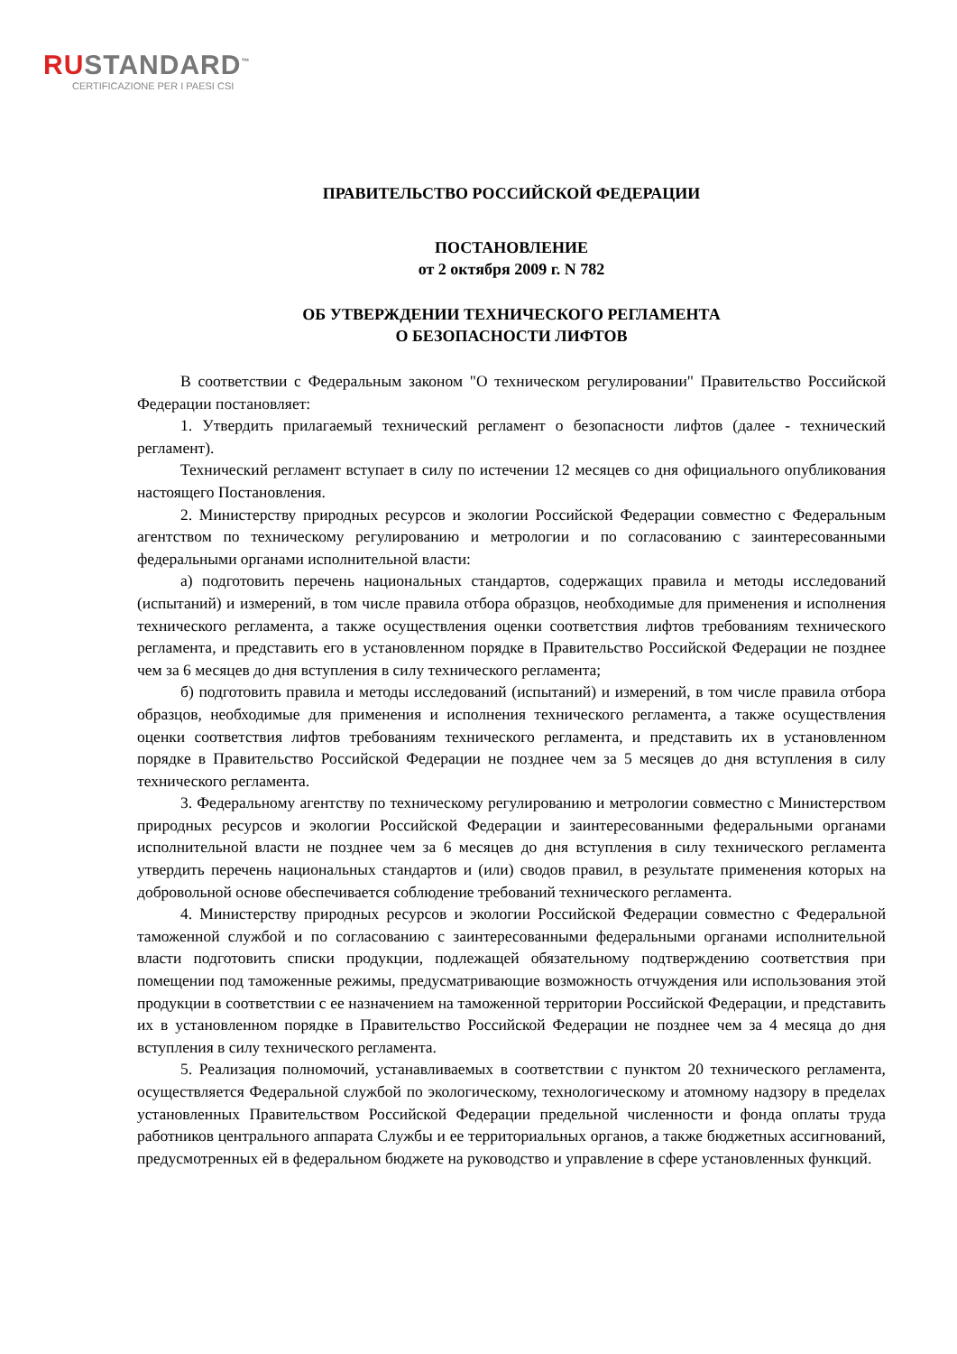RUSTANDARD<sup>™</sup>
CERTIFICAZIONE PER I PAESI CSI
ПРАВИТЕЛЬСТВО РОССИЙСКОЙ ФЕДЕРАЦИИ
ПОСТАНОВЛЕНИЕ
от 2 октября 2009 г. N 782
ОБ УТВЕРЖДЕНИИ ТЕХНИЧЕСКОГО РЕГЛАМЕНТА
О БЕЗОПАСНОСТИ ЛИФТОВ
В соответствии с Федеральным законом "О техническом регулировании" Правительство Российской Федерации постановляет:
1. Утвердить прилагаемый технический регламент о безопасности лифтов (далее - технический регламент).
Технический регламент вступает в силу по истечении 12 месяцев со дня официального опубликования настоящего Постановления.
2. Министерству природных ресурсов и экологии Российской Федерации совместно с Федеральным агентством по техническому регулированию и метрологии и по согласованию с заинтересованными федеральными органами исполнительной власти:
а) подготовить перечень национальных стандартов, содержащих правила и методы исследований (испытаний) и измерений, в том числе правила отбора образцов, необходимые для применения и исполнения технического регламента, а также осуществления оценки соответствия лифтов требованиям технического регламента, и представить его в установленном порядке в Правительство Российской Федерации не позднее чем за 6 месяцев до дня вступления в силу технического регламента;
б) подготовить правила и методы исследований (испытаний) и измерений, в том числе правила отбора образцов, необходимые для применения и исполнения технического регламента, а также осуществления оценки соответствия лифтов требованиям технического регламента, и представить их в установленном порядке в Правительство Российской Федерации не позднее чем за 5 месяцев до дня вступления в силу технического регламента.
3. Федеральному агентству по техническому регулированию и метрологии совместно с Министерством природных ресурсов и экологии Российской Федерации и заинтересованными федеральными органами исполнительной власти не позднее чем за 6 месяцев до дня вступления в силу технического регламента утвердить перечень национальных стандартов и (или) сводов правил, в результате применения которых на добровольной основе обеспечивается соблюдение требований технического регламента.
4. Министерству природных ресурсов и экологии Российской Федерации совместно с Федеральной таможенной службой и по согласованию с заинтересованными федеральными органами исполнительной власти подготовить списки продукции, подлежащей обязательному подтверждению соответствия при помещении под таможенные режимы, предусматривающие возможность отчуждения или использования этой продукции в соответствии с ее назначением на таможенной территории Российской Федерации, и представить их в установленном порядке в Правительство Российской Федерации не позднее чем за 4 месяца до дня вступления в силу технического регламента.
5. Реализация полномочий, устанавливаемых в соответствии с пунктом 20 технического регламента, осуществляется Федеральной службой по экологическому, технологическому и атомному надзору в пределах установленных Правительством Российской Федерации предельной численности и фонда оплаты труда работников центрального аппарата Службы и ее территориальных органов, а также бюджетных ассигнований, предусмотренных ей в федеральном бюджете на руководство и управление в сфере установленных функций.